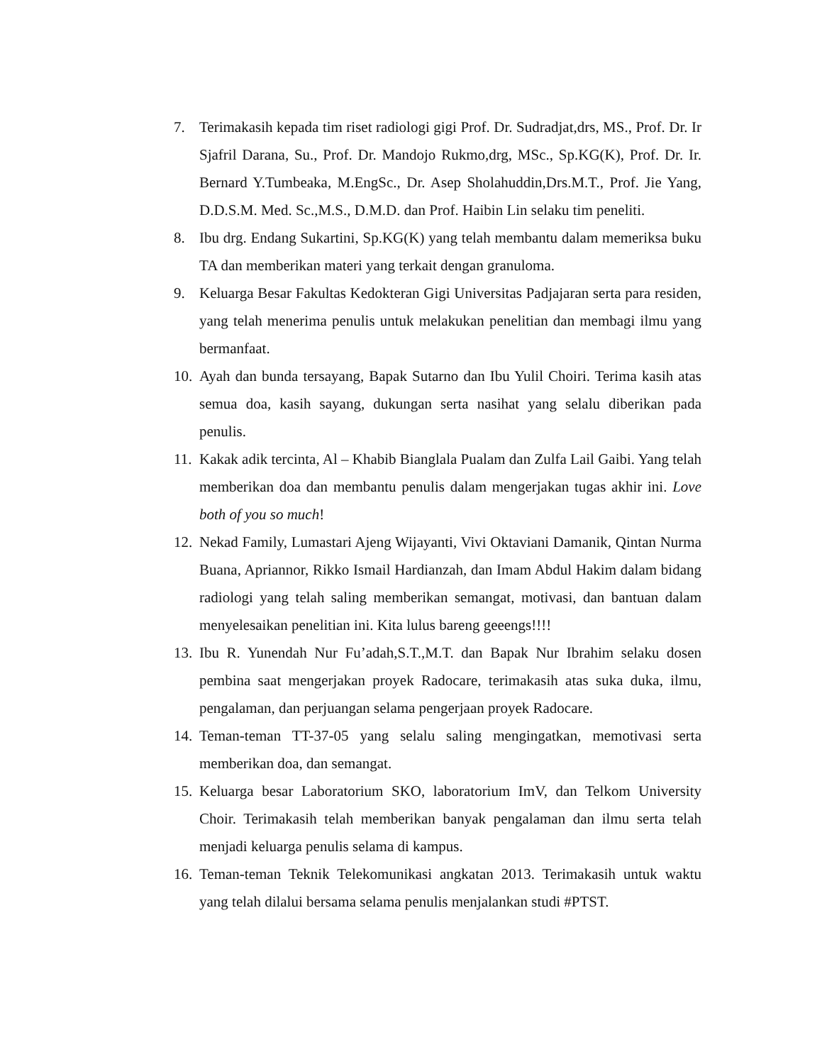7. Terimakasih kepada tim riset radiologi gigi Prof. Dr. Sudradjat,drs, MS., Prof. Dr. Ir Sjafril Darana, Su., Prof. Dr. Mandojo Rukmo,drg, MSc., Sp.KG(K), Prof. Dr. Ir. Bernard Y.Tumbeaka, M.EngSc., Dr. Asep Sholahuddin,Drs.M.T., Prof. Jie Yang, D.D.S.M. Med. Sc.,M.S., D.M.D. dan Prof. Haibin Lin selaku tim peneliti.
8. Ibu drg. Endang Sukartini, Sp.KG(K) yang telah membantu dalam memeriksa buku TA dan memberikan materi yang terkait dengan granuloma.
9. Keluarga Besar Fakultas Kedokteran Gigi Universitas Padjajaran serta para residen, yang telah menerima penulis untuk melakukan penelitian dan membagi ilmu yang bermanfaat.
10. Ayah dan bunda tersayang, Bapak Sutarno dan Ibu Yulil Choiri. Terima kasih atas semua doa, kasih sayang, dukungan serta nasihat yang selalu diberikan pada penulis.
11. Kakak adik tercinta, Al – Khabib Bianglala Pualam dan Zulfa Lail Gaibi. Yang telah memberikan doa dan membantu penulis dalam mengerjakan tugas akhir ini. Love both of you so much!
12. Nekad Family, Lumastari Ajeng Wijayanti, Vivi Oktaviani Damanik, Qintan Nurma Buana, Apriannor, Rikko Ismail Hardianzah, dan Imam Abdul Hakim dalam bidang radiologi yang telah saling memberikan semangat, motivasi, dan bantuan dalam menyelesaikan penelitian ini. Kita lulus bareng geeengs!!!!
13. Ibu R. Yunendah Nur Fu’adah,S.T.,M.T. dan Bapak Nur Ibrahim selaku dosen pembina saat mengerjakan proyek Radocare, terimakasih atas suka duka, ilmu, pengalaman, dan perjuangan selama pengerjaan proyek Radocare.
14. Teman-teman TT-37-05 yang selalu saling mengingatkan, memotivasi serta memberikan doa, dan semangat.
15. Keluarga besar Laboratorium SKO, laboratorium ImV, dan Telkom University Choir. Terimakasih telah memberikan banyak pengalaman dan ilmu serta telah menjadi keluarga penulis selama di kampus.
16. Teman-teman Teknik Telekomunikasi angkatan 2013. Terimakasih untuk waktu yang telah dilalui bersama selama penulis menjalankan studi #PTST.